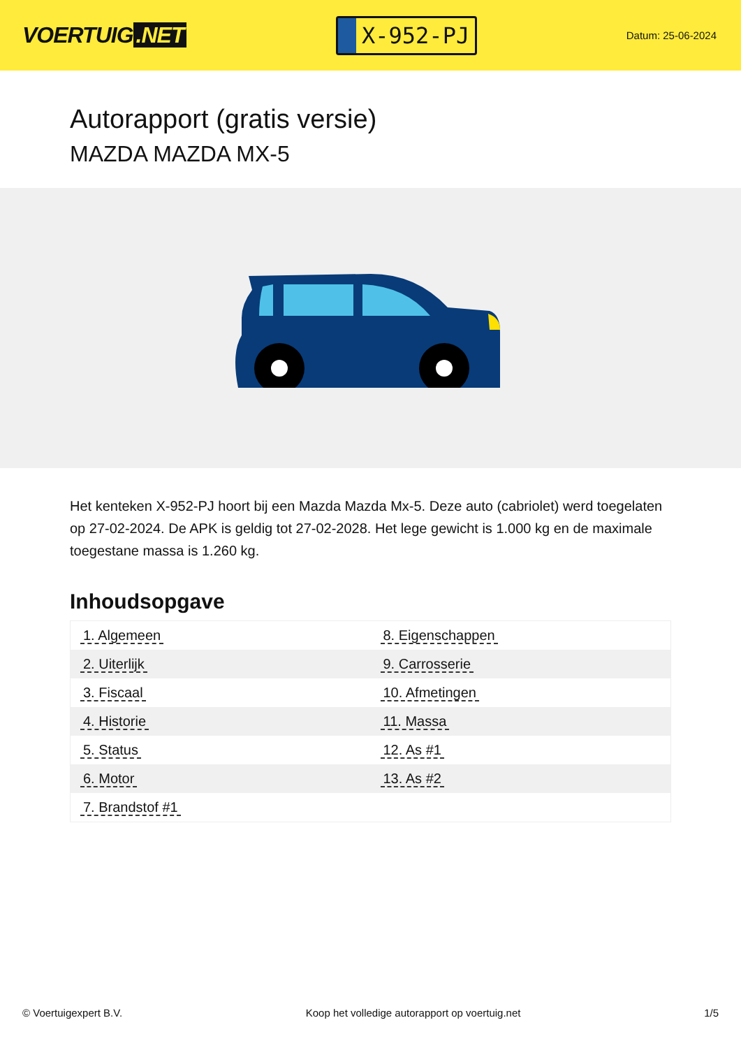VOERTUIG.NET
X-952-PJ
Datum: 25-06-2024
Autorapport (gratis versie)
MAZDA MAZDA MX-5
Het kenteken X-952-PJ hoort bij een Mazda Mazda Mx-5. Deze auto (cabriolet) werd toegelaten op 27-02-2024. De APK is geldig tot 27-02-2028. Het lege gewicht is 1.000 kg en de maximale toegestane massa is 1.260 kg.
Inhoudsopgave
| 1. Algemeen | 8. Eigenschappen |
| 2. Uiterlijk | 9. Carrosserie |
| 3. Fiscaal | 10. Afmetingen |
| 4. Historie | 11. Massa |
| 5. Status | 12. As #1 |
| 6. Motor | 13. As #2 |
| 7. Brandstof #1 | |
© Voertuigexpert B.V. Koop het volledige autorapport op voertuig.net
1/5